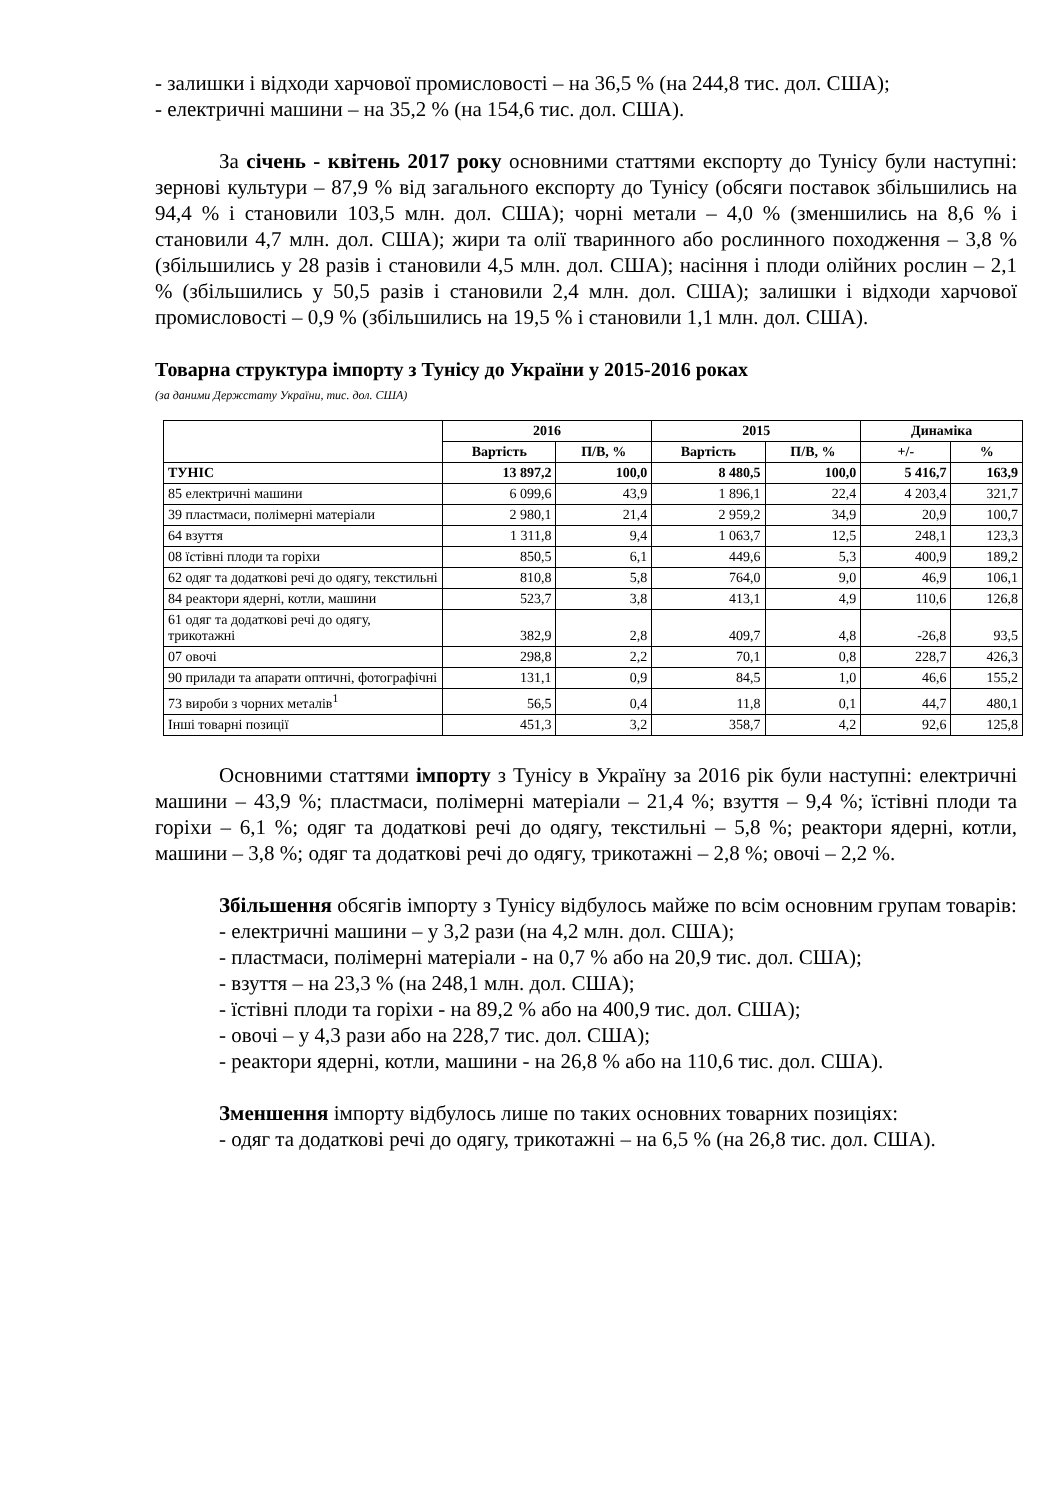- залишки і відходи харчової промисловості – на 36,5 % (на 244,8 тис. дол. США);
- електричні машини – на 35,2 % (на 154,6 тис. дол. США).
За січень - квітень 2017 року основними статтями експорту до Тунісу були наступні: зернові культури – 87,9 % від загального експорту до Тунісу (обсяги поставок збільшились на 94,4 % і становили 103,5 млн. дол. США); чорні метали – 4,0 % (зменшились на 8,6 % і становили 4,7 млн. дол. США); жири та олії тваринного або рослинного походження – 3,8 % (збільшились у 28 разів і становили 4,5 млн. дол. США); насіння і плоди олійних рослин – 2,1 % (збільшились у 50,5 разів і становили 2,4 млн. дол. США); залишки і відходи харчової промисловості – 0,9 % (збільшились на 19,5 % і становили 1,1 млн. дол. США).
Товарна структура імпорту з Тунісу до України у 2015-2016 роках
(за даними Держстату України, тис. дол. США)
| | 2016 | | 2015 | | Динаміка | |
| --- | --- | --- | --- | --- | --- | --- |
| | Вартість | П/В, % | Вартість | П/В, % | +/- | % |
| ТУНІС | 13 897,2 | 100,0 | 8 480,5 | 100,0 | 5 416,7 | 163,9 |
| 85 електричні машини | 6 099,6 | 43,9 | 1 896,1 | 22,4 | 4 203,4 | 321,7 |
| 39 пластмаси, полімерні матеріали | 2 980,1 | 21,4 | 2 959,2 | 34,9 | 20,9 | 100,7 |
| 64 взуття | 1 311,8 | 9,4 | 1 063,7 | 12,5 | 248,1 | 123,3 |
| 08 їстівні плоди та горіхи | 850,5 | 6,1 | 449,6 | 5,3 | 400,9 | 189,2 |
| 62 одяг та додаткові речі до одягу, текстильні | 810,8 | 5,8 | 764,0 | 9,0 | 46,9 | 106,1 |
| 84 реактори ядерні, котли, машини | 523,7 | 3,8 | 413,1 | 4,9 | 110,6 | 126,8 |
| 61 одяг та додаткові речі до одягу, трикотажні | 382,9 | 2,8 | 409,7 | 4,8 | -26,8 | 93,5 |
| 07 овочі | 298,8 | 2,2 | 70,1 | 0,8 | 228,7 | 426,3 |
| 90 прилади та апарати оптичні, фотографічні | 131,1 | 0,9 | 84,5 | 1,0 | 46,6 | 155,2 |
| 73 вироби з чорних металів<sup>1</sup> | 56,5 | 0,4 | 11,8 | 0,1 | 44,7 | 480,1 |
| Інші товарні позиції | 451,3 | 3,2 | 358,7 | 4,2 | 92,6 | 125,8 |
Основними статтями імпорту з Тунісу в Україну за 2016 рік були наступні: електричні машини – 43,9 %; пластмаси, полімерні матеріали – 21,4 %; взуття – 9,4 %; їстівні плоди та горіхи – 6,1 %; одяг та додаткові речі до одягу, текстильні – 5,8 %; реактори ядерні, котли, машини – 3,8 %; одяг та додаткові речі до одягу, трикотажні – 2,8 %; овочі – 2,2 %.
Збільшення обсягів імпорту з Тунісу відбулось майже по всім основним групам товарів:
- електричні машини – у 3,2 рази (на 4,2 млн. дол. США);
- пластмаси, полімерні матеріали - на 0,7 % або на 20,9 тис. дол. США);
- взуття – на 23,3 % (на 248,1 млн. дол. США);
- їстівні плоди та горіхи - на 89,2 % або на 400,9 тис. дол. США);
- овочі – у 4,3 рази або на 228,7 тис. дол. США);
- реактори ядерні, котли, машини - на 26,8 % або на 110,6 тис. дол. США).
Зменшення імпорту відбулось лише по таких основних товарних позиціях:
- одяг та додаткові речі до одягу, трикотажні – на 6,5 % (на 26,8 тис. дол. США).